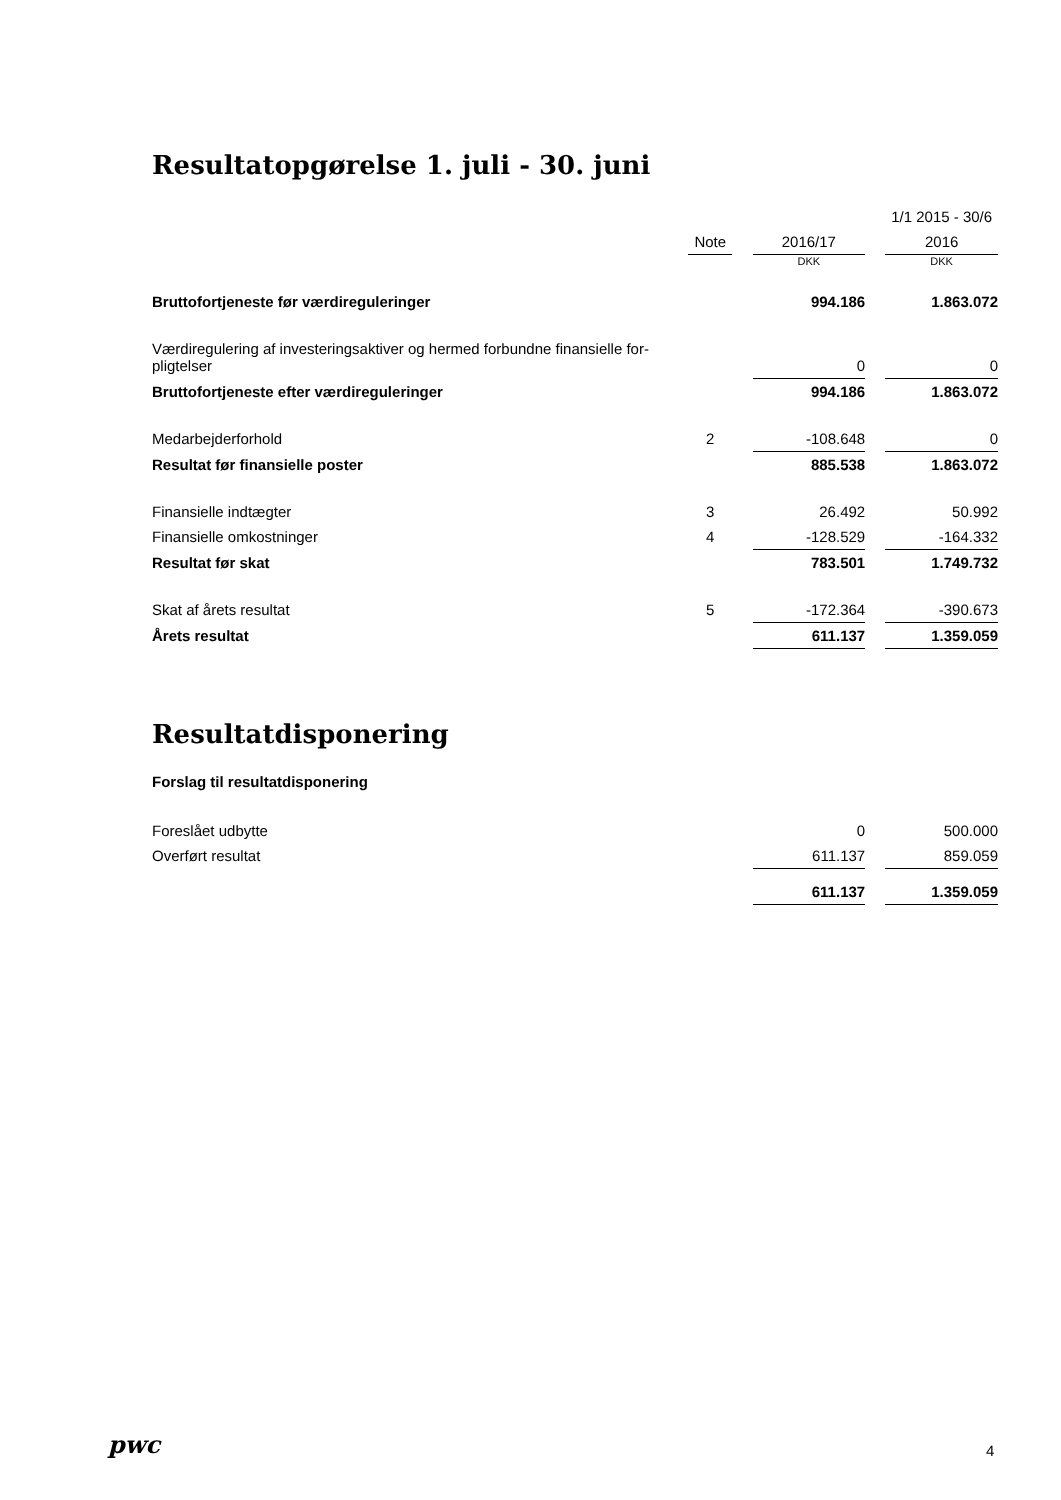Resultatopgørelse 1. juli - 30. juni
| | | | | | 1/1 2015 - 30/6 |
| | Note | | 2016/17 | | 2016 |
| | | | DKK | | DKK |
| Bruttofortjeneste før værdireguleringer | | | 994.186 | | 1.863.072 |
| Værdiregulering af investeringsaktiver og hermed forbundne finansielle for- pligtelser | | | 0 | | 0 |
| Bruttofortjeneste efter værdireguleringer | | | 994.186 | | 1.863.072 |
| Medarbejderforhold | 2 | | -108.648 | | 0 |
| Resultat før finansielle poster | | | 885.538 | | 1.863.072 |
| Finansielle indtægter | 3 | | 26.492 | | 50.992 |
| Finansielle omkostninger | 4 | | -128.529 | | -164.332 |
| Resultat før skat | | | 783.501 | | 1.749.732 |
| Skat af årets resultat | 5 | | -172.364 | | -390.673 |
| Årets resultat | | | 611.137 | | 1.359.059 |
Resultatdisponering
Forslag til resultatdisponering
| Foreslået udbytte | | | 0 | | 500.000 |
| Overført resultat | | | 611.137 | | 859.059 |
| | | | 611.137 | | 1.359.059 |
pwc 4